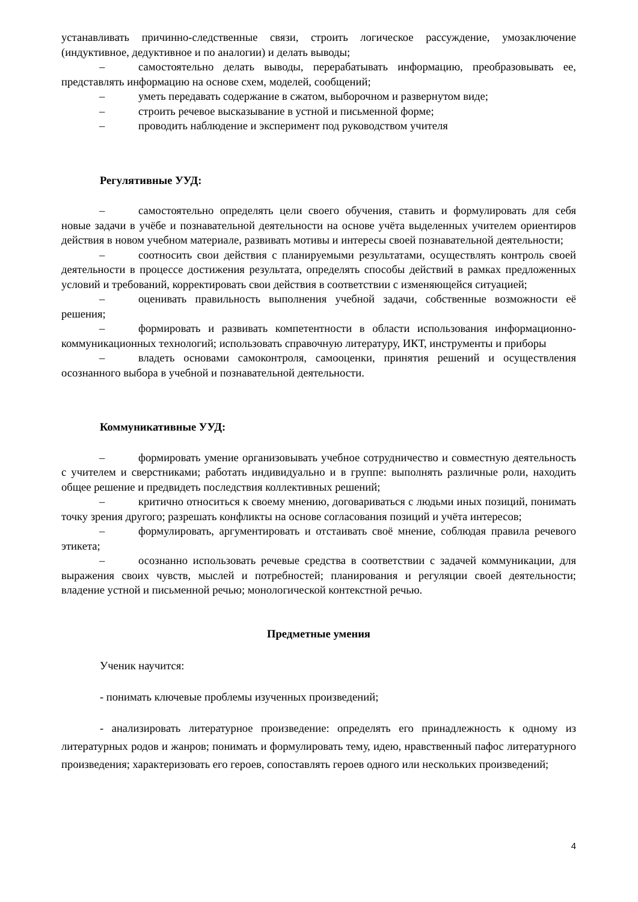устанавливать причинно-следственные связи, строить логическое рассуждение, умозаключение (индуктивное, дедуктивное и по аналогии) и делать выводы;
– самостоятельно делать выводы, перерабатывать информацию, преобразовывать ее, представлять информацию на основе схем, моделей, сообщений;
– уметь передавать содержание в сжатом, выборочном и развернутом виде;
– строить речевое высказывание в устной и письменной форме;
– проводить наблюдение и эксперимент под руководством учителя
Регулятивные УУД:
– самостоятельно определять цели своего обучения, ставить и формулировать для себя новые задачи в учёбе и познавательной деятельности на основе учёта выделенных учителем ориентиров действия в новом учебном материале, развивать мотивы и интересы своей познавательной деятельности;
– соотносить свои действия с планируемыми результатами, осуществлять контроль своей деятельности в процессе достижения результата, определять способы действий в рамках предложенных условий и требований, корректировать свои действия в соответствии с изменяющейся ситуацией;
– оценивать правильность выполнения учебной задачи, собственные возможности её решения;
– формировать и развивать компетентности в области использования информационно-коммуникационных технологий; использовать справочную литературу, ИКТ, инструменты и приборы
– владеть основами самоконтроля, самооценки, принятия решений и осуществления осознанного выбора в учебной и познавательной деятельности.
Коммуникативные УУД:
– формировать умение организовывать учебное сотрудничество и совместную деятельность с учителем и сверстниками; работать индивидуально и в группе: выполнять различные роли, находить общее решение и предвидеть последствия коллективных решений;
– критично относиться к своему мнению, договариваться с людьми иных позиций, понимать точку зрения другого; разрешать конфликты на основе согласования позиций и учёта интересов;
– формулировать, аргументировать и отстаивать своё мнение, соблюдая правила речевого этикета;
– осознанно использовать речевые средства в соответствии с задачей коммуникации, для выражения своих чувств, мыслей и потребностей; планирования и регуляции своей деятельности; владение устной и письменной речью; монологической контекстной речью.
Предметные умения
Ученик научится:
- понимать ключевые проблемы изученных произведений;
- анализировать литературное произведение: определять его принадлежность к одному из литературных родов и жанров; понимать и формулировать тему, идею, нравственный пафос литературного произведения; характеризовать его героев, сопоставлять героев одного или нескольких произведений;
4